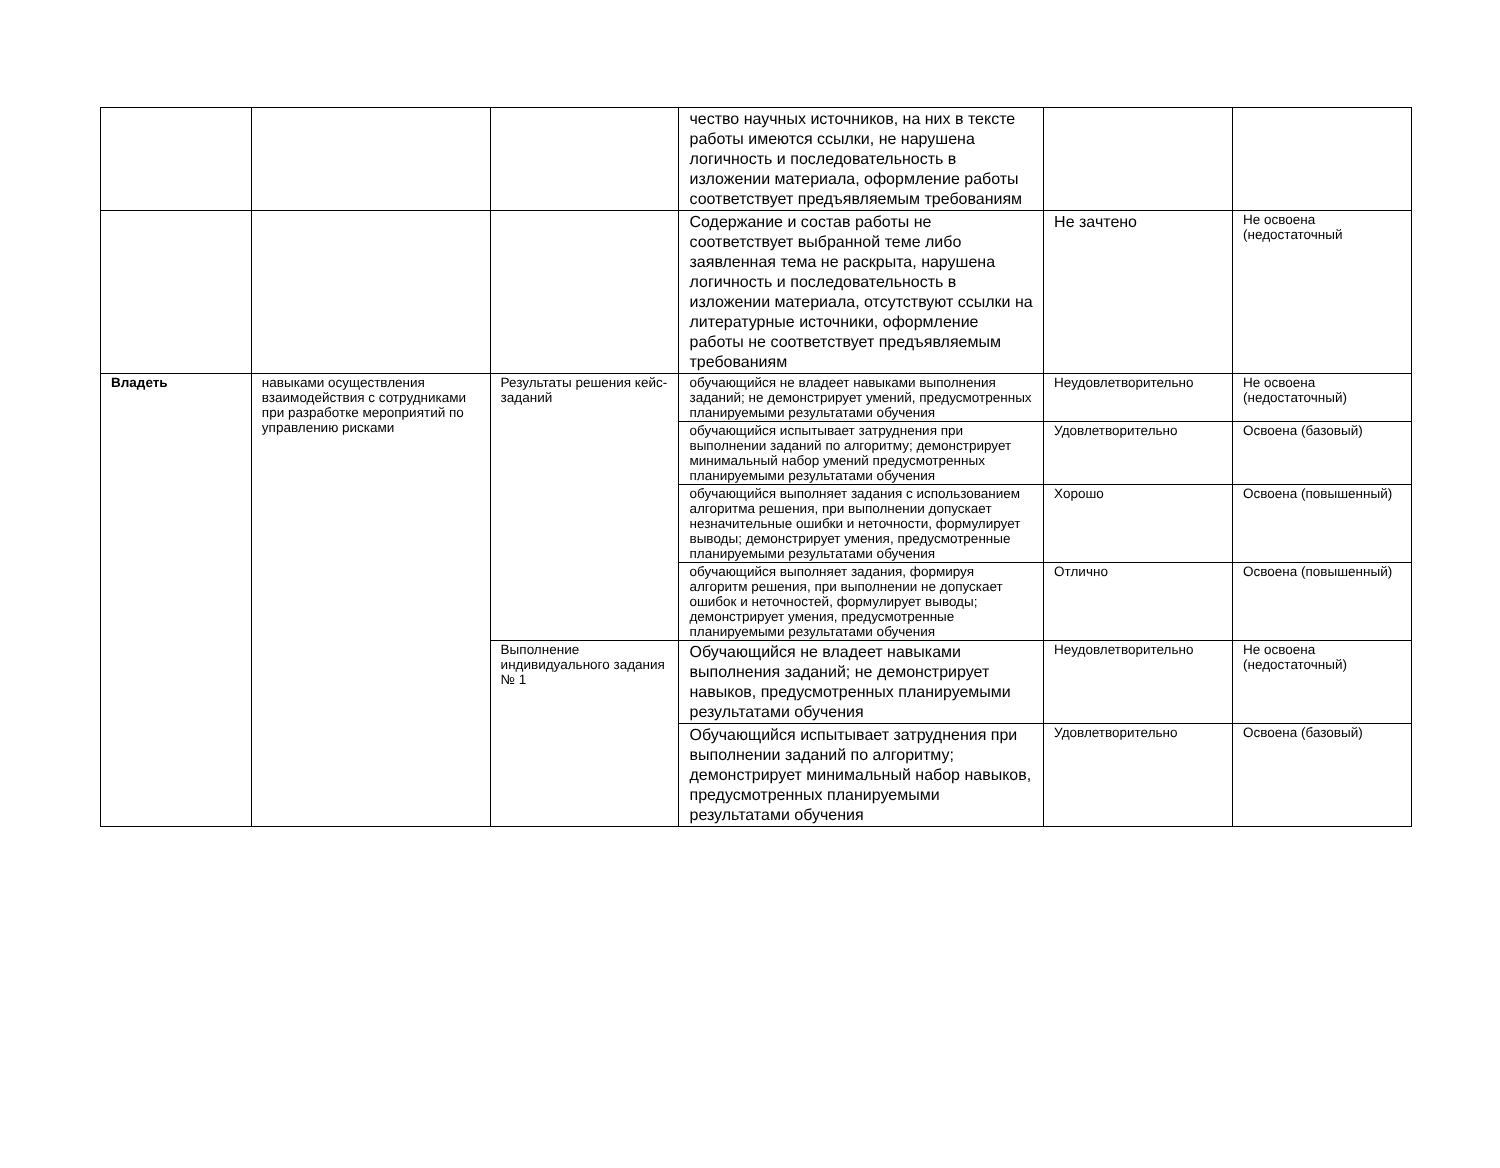| | | | чество научных источников, на них в тексте работы имеются ссылки, не нарушена логичность и последовательность в изложении материала, оформление работы соответствует предъявляемым требованиям | | |
| | | | Содержание и состав работы не соответствует выбранной теме либо заявленная тема не раскрыта, нарушена логичность и последовательность в изложении материала, отсутствуют ссылки на литературные источники, оформление работы не соответствует предъявляемым требованиям | Не зачтено | Не освоена (недостаточный |
| Владеть | навыками осуществления взаимодействия с сотрудниками при разработке мероприятий по управлению рисками | Результаты решения кейс-заданий | обучающийся не владеет навыками выполнения заданий; не демонстрирует умений, предусмотренных планируемыми результатами обучения | Неудовлетворительно | Не освоена (недостаточный) |
| | | | обучающийся испытывает затруднения при выполнении заданий по алгоритму; демонстрирует минимальный набор умений предусмотренных планируемыми результатами обучения | Удовлетворительно | Освоена (базовый) |
| | | | обучающийся выполняет задания с использованием алгоритма решения, при выполнении допускает незначительные ошибки и неточности, формулирует выводы; демонстрирует умения, предусмотренные планируемыми результатами обучения | Хорошо | Освоена (повышенный) |
| | | | обучающийся выполняет задания, формируя алгоритм решения, при выполнении не допускает ошибок и неточностей, формулирует выводы; демонстрирует умения, предусмотренные планируемыми результатами обучения | Отлично | Освоена (повышенный) |
| | | Выполнение индивидуального задания № 1 | Обучающийся не владеет навыками выполнения заданий; не демонстрирует навыков, предусмотренных планируемыми результатами обучения | Неудовлетворительно | Не освоена (недостаточный) |
| | | | Обучающийся испытывает затруднения при выполнении заданий по алгоритму; демонстрирует минимальный набор навыков, предусмотренных планируемыми результатами обучения | Удовлетворительно | Освоена (базовый) |